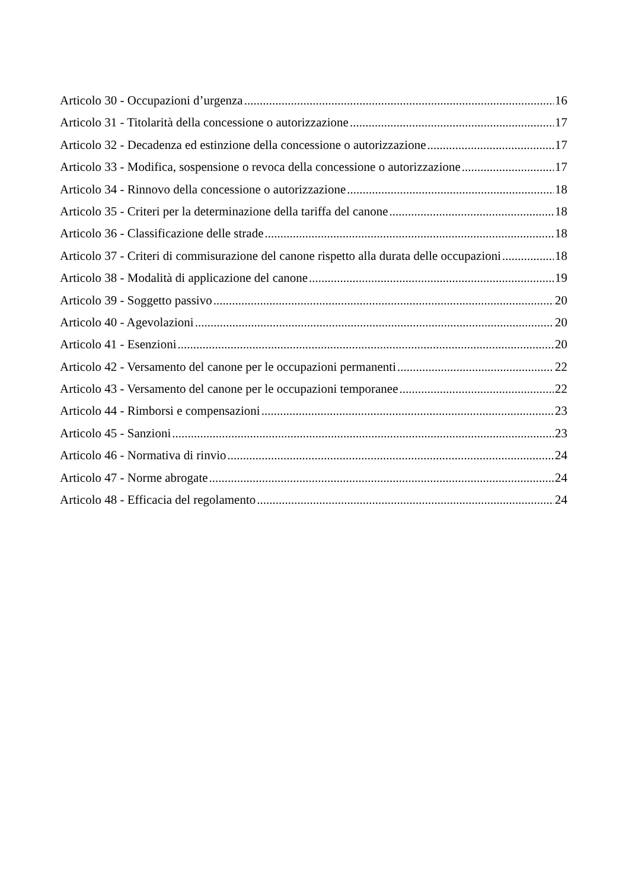Articolo 30 - Occupazioni d’urgenza 16
Articolo 31 - Titolarità della concessione o autorizzazione 17
Articolo 32 - Decadenza ed estinzione della concessione o autorizzazione 17
Articolo 33 - Modifica, sospensione o revoca della concessione o autorizzazione 17
Articolo 34 - Rinnovo della concessione o autorizzazione 18
Articolo 35 - Criteri per la determinazione della tariffa del canone 18
Articolo 36 - Classificazione delle strade 18
Articolo 37 - Criteri di commisurazione del canone rispetto alla durata delle occupazioni 18
Articolo 38 - Modalità di applicazione del canone 19
Articolo 39 - Soggetto passivo 20
Articolo 40 - Agevolazioni 20
Articolo 41 - Esenzioni 20
Articolo 42 - Versamento del canone per le occupazioni permanenti 22
Articolo 43 - Versamento del canone per le occupazioni temporanee 22
Articolo 44 - Rimborsi e compensazioni 23
Articolo 45 - Sanzioni 23
Articolo 46 - Normativa di rinvio 24
Articolo 47 - Norme abrogate 24
Articolo 48 - Efficacia del regolamento 24